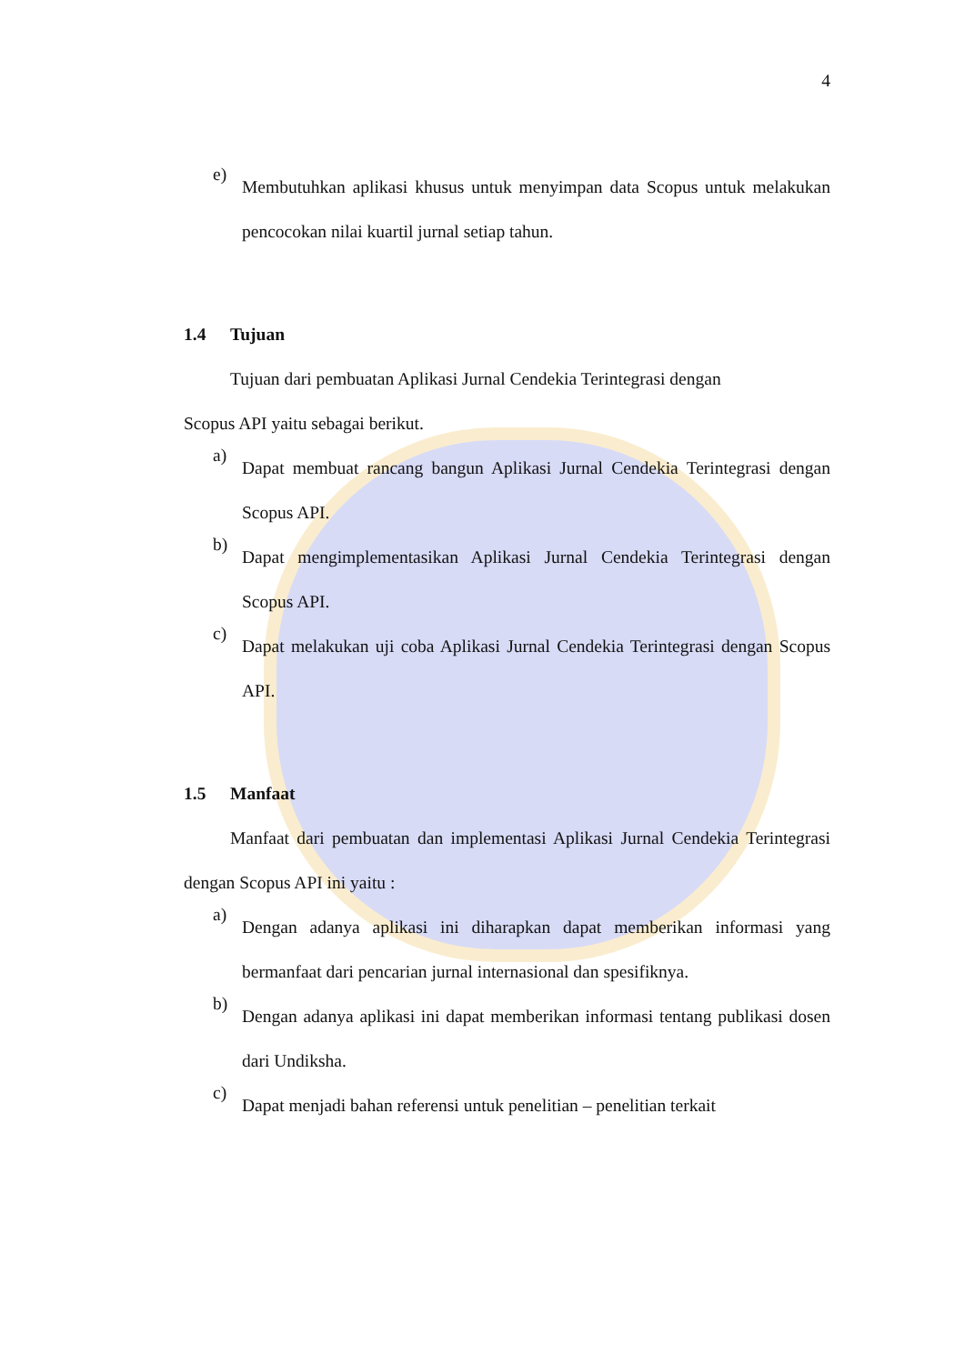4
e)
Membutuhkan aplikasi khusus untuk menyimpan data Scopus untuk melakukan pencocokan nilai kuartil jurnal setiap tahun.
1.4 Tujuan
Tujuan dari pembuatan Aplikasi Jurnal Cendekia Terintegrasi dengan
Scopus API yaitu sebagai berikut.
a)
Dapat membuat rancang bangun Aplikasi Jurnal Cendekia Terintegrasi dengan Scopus API.
b)
Dapat mengimplementasikan Aplikasi Jurnal Cendekia Terintegrasi dengan Scopus API.
c)
Dapat melakukan uji coba Aplikasi Jurnal Cendekia Terintegrasi dengan Scopus API.
1.5 Manfaat
Manfaat dari pembuatan dan implementasi Aplikasi Jurnal Cendekia Terintegrasi dengan Scopus API ini yaitu :
a)
Dengan adanya aplikasi ini diharapkan dapat memberikan informasi yang bermanfaat dari pencarian jurnal internasional dan spesifiknya.
b)
Dengan adanya aplikasi ini dapat memberikan informasi tentang publikasi dosen dari Undiksha.
c)
Dapat menjadi bahan referensi untuk penelitian – penelitian terkait